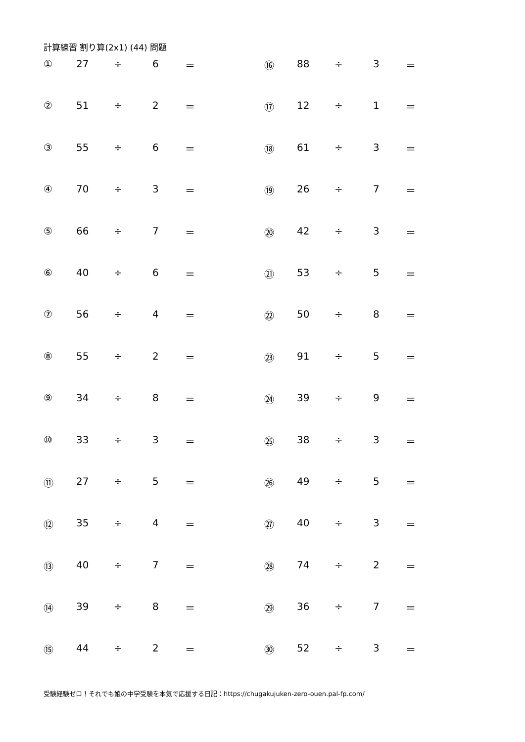計算練習 割り算(2x1) (44) 問題
| ① | 27 | ÷ | 6 | ＝ | ⑯ | 88 | ÷ | 3 | ＝ |
| ② | 51 | ÷ | 2 | ＝ | ⑰ | 12 | ÷ | 1 | ＝ |
| ③ | 55 | ÷ | 6 | ＝ | ⑱ | 61 | ÷ | 3 | ＝ |
| ④ | 70 | ÷ | 3 | ＝ | ⑲ | 26 | ÷ | 7 | ＝ |
| ⑤ | 66 | ÷ | 7 | ＝ | ⑳ | 42 | ÷ | 3 | ＝ |
| ⑥ | 40 | ÷ | 6 | ＝ | ㉑ | 53 | ÷ | 5 | ＝ |
| ⑦ | 56 | ÷ | 4 | ＝ | ㉒ | 50 | ÷ | 8 | ＝ |
| ⑧ | 55 | ÷ | 2 | ＝ | ㉓ | 91 | ÷ | 5 | ＝ |
| ⑨ | 34 | ÷ | 8 | ＝ | ㉔ | 39 | ÷ | 9 | ＝ |
| ⑩ | 33 | ÷ | 3 | ＝ | ㉕ | 38 | ÷ | 3 | ＝ |
| ⑪ | 27 | ÷ | 5 | ＝ | ㉖ | 49 | ÷ | 5 | ＝ |
| ⑫ | 35 | ÷ | 4 | ＝ | ㉗ | 40 | ÷ | 3 | ＝ |
| ⑬ | 40 | ÷ | 7 | ＝ | ㉘ | 74 | ÷ | 2 | ＝ |
| ⑭ | 39 | ÷ | 8 | ＝ | ㉙ | 36 | ÷ | 7 | ＝ |
| ⑮ | 44 | ÷ | 2 | ＝ | ㉚ | 52 | ÷ | 3 | ＝ |
受験経験ゼロ！それでも娘の中学受験を本気で応援する日記：https://chugakujuken-zero-ouen.pal-fp.com/